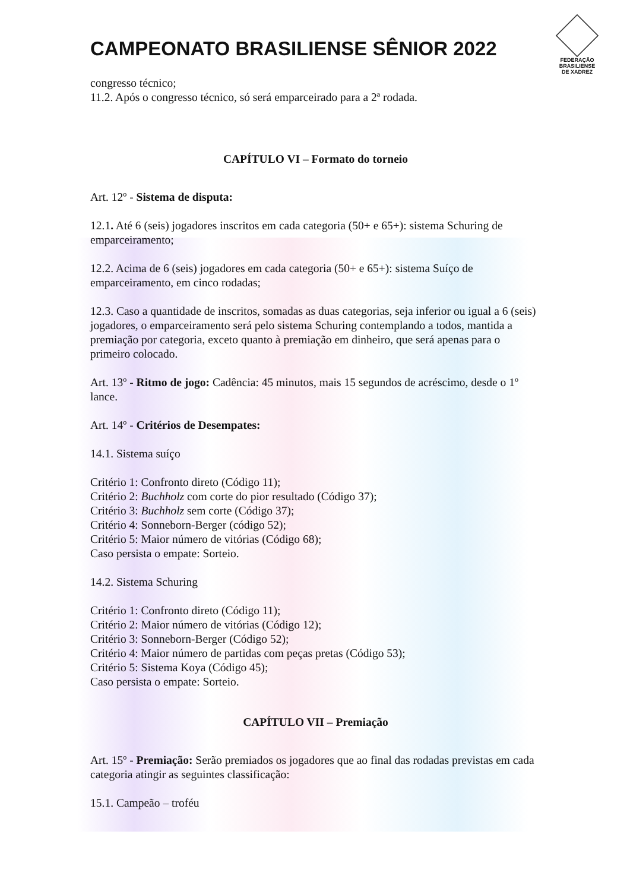CAMPEONATO BRASILIENSE SÊNIOR 2022
FEDERAÇÃO
BRASILIENSE
DE XADREZ
congresso técnico;
11.2. Após o congresso técnico, só será emparceirado para a 2ª rodada.
CAPÍTULO VI – Formato do torneio
Art. 12º - Sistema de disputa:
12.1. Até 6 (seis) jogadores inscritos em cada categoria (50+ e 65+): sistema Schuring de emparceiramento;
12.2. Acima de 6 (seis) jogadores em cada categoria (50+ e 65+): sistema Suíço de emparceiramento, em cinco rodadas;
12.3. Caso a quantidade de inscritos, somadas as duas categorias, seja inferior ou igual a 6 (seis) jogadores, o emparceiramento será pelo sistema Schuring contemplando a todos, mantida a premiação por categoria, exceto quanto à premiação em dinheiro, que será apenas para o primeiro colocado.
Art. 13º - Ritmo de jogo: Cadência: 45 minutos, mais 15 segundos de acréscimo, desde o 1º lance.
Art. 14º - Critérios de Desempates:
14.1. Sistema suíço
Critério 1: Confronto direto (Código 11);
Critério 2: Buchholz com corte do pior resultado (Código 37);
Critério 3: Buchholz sem corte (Código 37);
Critério 4: Sonneborn-Berger (código 52);
Critério 5: Maior número de vitórias (Código 68);
Caso persista o empate: Sorteio.
14.2. Sistema Schuring
Critério 1: Confronto direto (Código 11);
Critério 2: Maior número de vitórias (Código 12);
Critério 3: Sonneborn-Berger (Código 52);
Critério 4: Maior número de partidas com peças pretas (Código 53);
Critério 5: Sistema Koya (Código 45);
Caso persista o empate: Sorteio.
CAPÍTULO VII – Premiação
Art. 15º - Premiação: Serão premiados os jogadores que ao final das rodadas previstas em cada categoria atingir as seguintes classificação:
15.1. Campeão – troféu